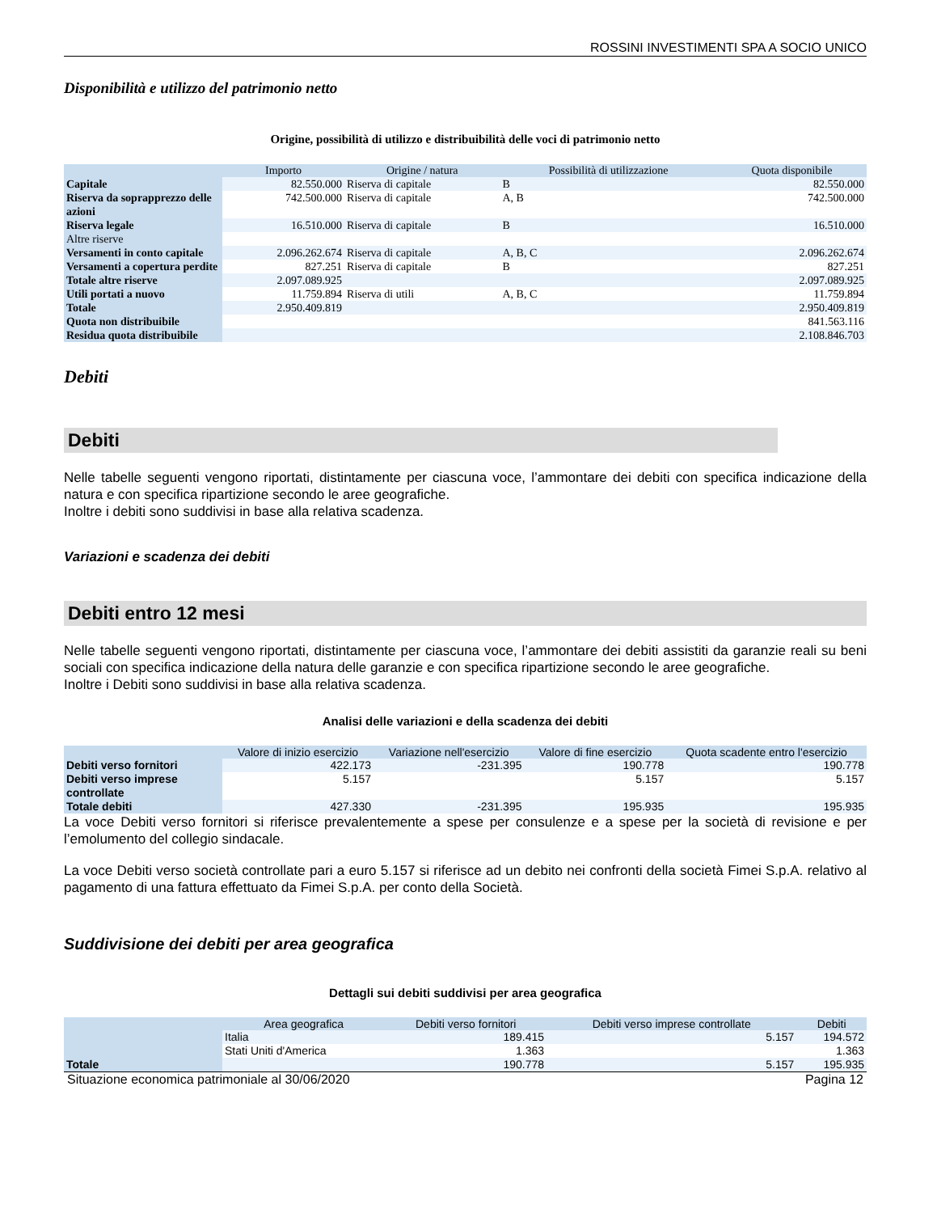ROSSINI INVESTIMENTI SPA A SOCIO UNICO
Disponibilità e utilizzo del patrimonio netto
Origine, possibilità di utilizzo e distribuibilità delle voci di patrimonio netto
| | Importo | Origine / natura | Possibilità di utilizzazione | Quota disponibile |
| --- | --- | --- | --- | --- |
| Capitale | 82.550.000 | Riserva di capitale | B | 82.550.000 |
| Riserva da soprapprezzo delle azioni | 742.500.000 | Riserva di capitale | A, B | 742.500.000 |
| Riserva legale | 16.510.000 | Riserva di capitale | B | 16.510.000 |
| Altre riserve | | | | |
| Versamenti in conto capitale | 2.096.262.674 | Riserva di capitale | A, B, C | 2.096.262.674 |
| Versamenti a copertura perdite | 827.251 | Riserva di capitale | B | 827.251 |
| Totale altre riserve | 2.097.089.925 | | | 2.097.089.925 |
| Utili portati a nuovo | 11.759.894 | Riserva di utili | A, B, C | 11.759.894 |
| Totale | 2.950.409.819 | | | 2.950.409.819 |
| Quota non distribuibile | | | | 841.563.116 |
| Residua quota distribuibile | | | | 2.108.846.703 |
Debiti
Debiti
Nelle tabelle seguenti vengono riportati, distintamente per ciascuna voce, l’ammontare dei debiti con specifica indicazione della natura e con specifica ripartizione secondo le aree geografiche.
Inoltre i debiti sono suddivisi in base alla relativa scadenza.
Variazioni e scadenza dei debiti
Debiti entro 12 mesi
Nelle tabelle seguenti vengono riportati, distintamente per ciascuna voce, l’ammontare dei debiti assistiti da garanzie reali su beni sociali con specifica indicazione della natura delle garanzie e con specifica ripartizione secondo le aree geografiche.
Inoltre i Debiti sono suddivisi in base alla relativa scadenza.
Analisi delle variazioni e della scadenza dei debiti
| | Valore di inizio esercizio | Variazione nell'esercizio | Valore di fine esercizio | Quota scadente entro l'esercizio |
| --- | --- | --- | --- | --- |
| Debiti verso fornitori | 422.173 | -231.395 | 190.778 | 190.778 |
| Debiti verso imprese controllate | 5.157 | | 5.157 | 5.157 |
| Totale debiti | 427.330 | -231.395 | 195.935 | 195.935 |
La voce Debiti verso fornitori si riferisce prevalentemente a spese per consulenze e a spese per la società di revisione e per l’emolumento del collegio sindacale.
La voce Debiti verso società controllate pari a euro 5.157 si riferisce ad un debito nei confronti della società Fimei S.p.A. relativo al pagamento di una fattura effettuato da Fimei S.p.A. per conto della Società.
Suddivisione dei debiti per area geografica
Dettagli sui debiti suddivisi per area geografica
| | Area geografica | Debiti verso fornitori | Debiti verso imprese controllate | Debiti |
| --- | --- | --- | --- | --- |
| | Italia | 189.415 | 5.157 | 194.572 |
| | Stati Uniti d'America | 1.363 | | 1.363 |
| Totale | | 190.778 | 5.157 | 195.935 |
Situazione economica patrimoniale al 30/06/2020 Pagina 12